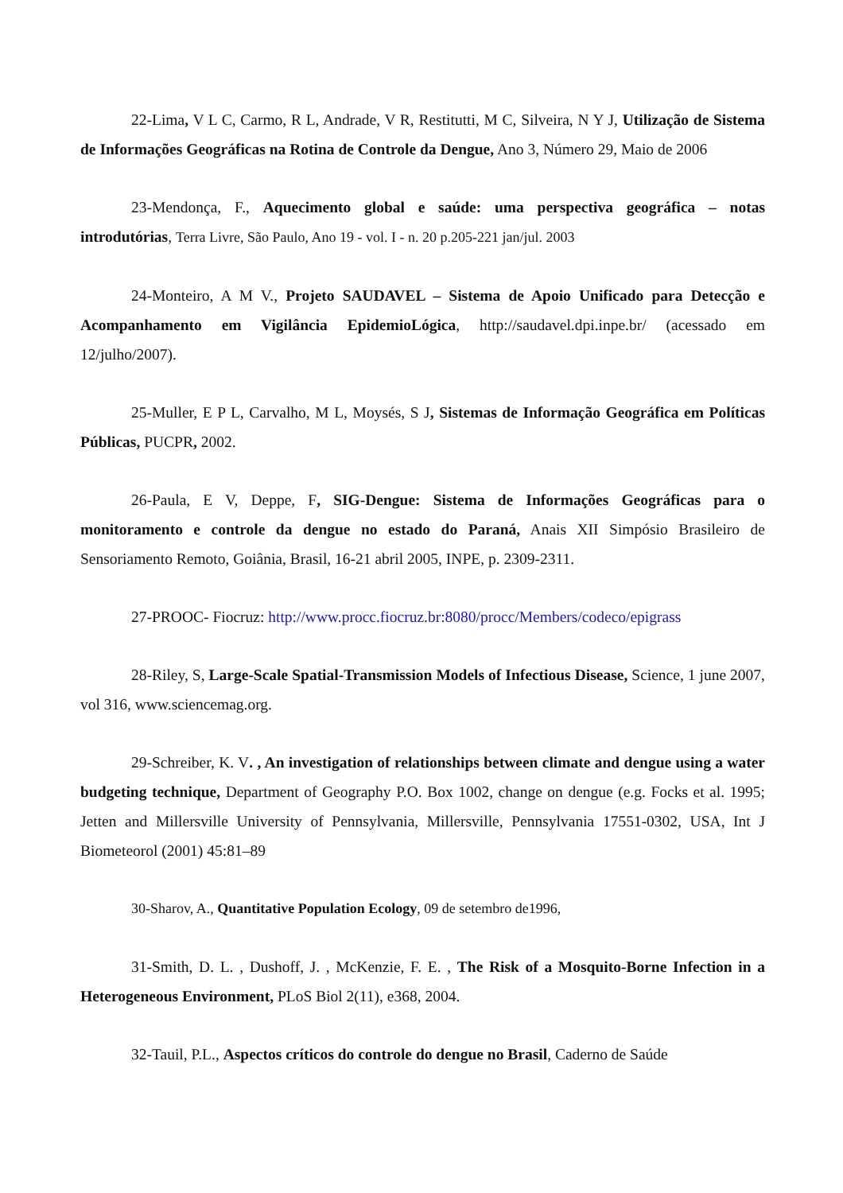22-Lima, V L C, Carmo, R L, Andrade, V R, Restitutti, M C, Silveira, N Y J, Utilização de Sistema de Informações Geográficas na Rotina de Controle da Dengue, Ano 3, Número 29, Maio de 2006
23-Mendonça, F., Aquecimento global e saúde: uma perspectiva geográfica – notas introdutórias, Terra Livre, São Paulo, Ano 19 - vol. I - n. 20 p.205-221 jan/jul. 2003
24-Monteiro, A M V., Projeto SAUDAVEL – Sistema de Apoio Unificado para Detecção e Acompanhamento em Vigilância EpidemioLógica, http://saudavel.dpi.inpe.br/ (acessado em 12/julho/2007).
25-Muller, E P L, Carvalho, M L, Moysés, S J, Sistemas de Informação Geográfica em Políticas Públicas, PUCPR, 2002.
26-Paula, E V, Deppe, F, SIG-Dengue: Sistema de Informações Geográficas para o monitoramento e controle da dengue no estado do Paraná, Anais XII Simpósio Brasileiro de Sensoriamento Remoto, Goiânia, Brasil, 16-21 abril 2005, INPE, p. 2309-2311.
27-PROOC- Fiocruz: http://www.procc.fiocruz.br:8080/procc/Members/codeco/epigrass
28-Riley, S, Large-Scale Spatial-Transmission Models of Infectious Disease, Science, 1 june 2007, vol 316, www.sciencemag.org.
29-Schreiber, K. V. , An investigation of relationships between climate and dengue using a water budgeting technique, Department of Geography P.O. Box 1002, change on dengue (e.g. Focks et al. 1995; Jetten and Millersville University of Pennsylvania, Millersville, Pennsylvania 17551-0302, USA, Int J Biometeorol (2001) 45:81–89
30-Sharov, A., Quantitative Population Ecology, 09 de setembro de1996,
31-Smith, D. L. , Dushoff, J. , McKenzie, F. E. , The Risk of a Mosquito-Borne Infection in a Heterogeneous Environment, PLoS Biol 2(11), e368, 2004.
32-Tauil, P.L., Aspectos críticos do controle do dengue no Brasil, Caderno de Saúde